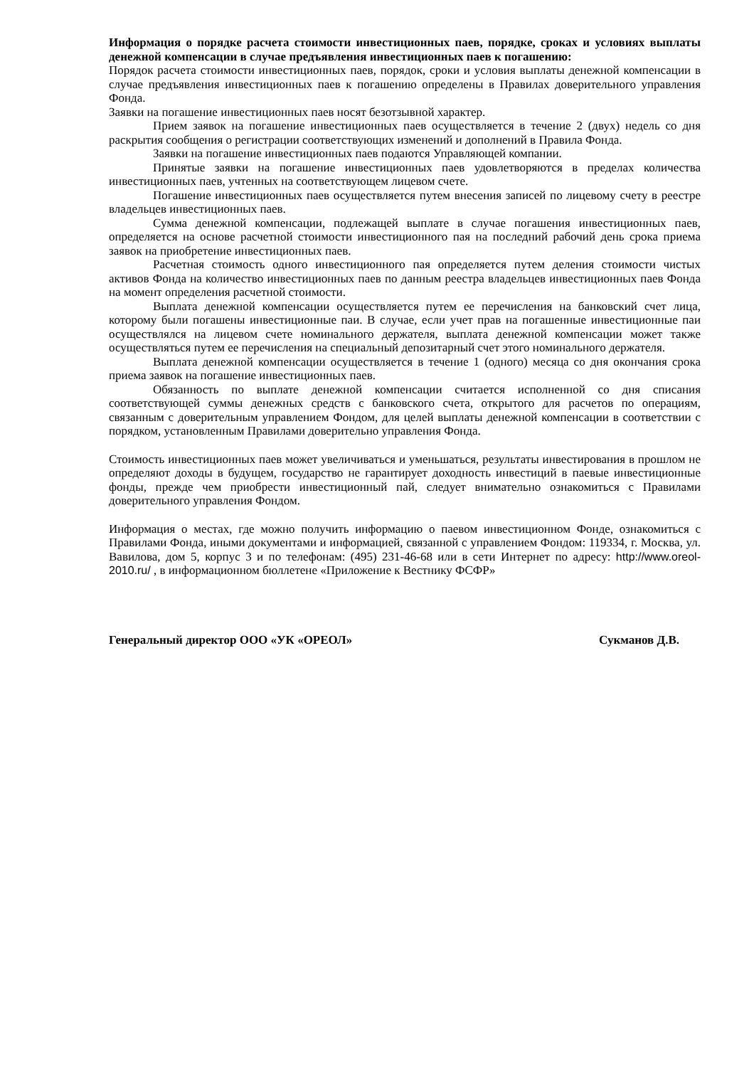Информация о порядке расчета стоимости инвестиционных паев, порядке, сроках и условиях выплаты денежной компенсации в случае предъявления инвестиционных паев к погашению:
Порядок расчета стоимости инвестиционных паев, порядок, сроки и условия выплаты денежной компенсации в случае предъявления инвестиционных паев к погашению определены в Правилах доверительного управления Фонда.
Заявки на погашение инвестиционных паев носят безотзывной характер.
Прием заявок на погашение инвестиционных паев осуществляется в течение 2 (двух) недель со дня раскрытия сообщения о регистрации соответствующих изменений и дополнений в Правила Фонда.
Заявки на погашение инвестиционных паев подаются Управляющей компании.
Принятые заявки на погашение инвестиционных паев удовлетворяются в пределах количества инвестиционных паев, учтенных на соответствующем лицевом счете.
Погашение инвестиционных паев осуществляется путем внесения записей по лицевому счету в реестре владельцев инвестиционных паев.
Сумма денежной компенсации, подлежащей выплате в случае погашения инвестиционных паев, определяется на основе расчетной стоимости инвестиционного пая на последний рабочий день срока приема заявок на приобретение инвестиционных паев.
Расчетная стоимость одного инвестиционного пая определяется путем деления стоимости чистых активов Фонда на количество инвестиционных паев по данным реестра владельцев инвестиционных паев Фонда на момент определения расчетной стоимости.
Выплата денежной компенсации осуществляется путем ее перечисления на банковский счет лица, которому были погашены инвестиционные паи. В случае, если учет прав на погашенные инвестиционные паи осуществлялся на лицевом счете номинального держателя, выплата денежной компенсации может также осуществляться путем ее перечисления на специальный депозитарный счет этого номинального держателя.
Выплата денежной компенсации осуществляется в течение 1 (одного) месяца со дня окончания срока приема заявок на погашение инвестиционных паев.
Обязанность по выплате денежной компенсации считается исполненной со дня списания соответствующей суммы денежных средств с банковского счета, открытого для расчетов по операциям, связанным с доверительным управлением Фондом, для целей выплаты денежной компенсации в соответствии с порядком, установленным Правилами доверительно управления Фонда.
Стоимость инвестиционных паев может увеличиваться и уменьшаться, результаты инвестирования в прошлом не определяют доходы в будущем, государство не гарантирует доходность инвестиций в паевые инвестиционные фонды, прежде чем приобрести инвестиционный пай, следует внимательно ознакомиться с Правилами доверительного управления Фондом.
Информация о местах, где можно получить информацию о паевом инвестиционном Фонде, ознакомиться с Правилами Фонда, иными документами и информацией, связанной с управлением Фондом: 119334, г. Москва, ул. Вавилова, дом 5, корпус 3 и по телефонам: (495) 231-46-68 или в сети Интернет по адресу: http://www.oreol-2010.ru/ , в информационном бюллетене «Приложение к Вестнику ФСФР»
Генеральный директор ООО «УК «ОРЕОЛ» Сукманов Д.В.